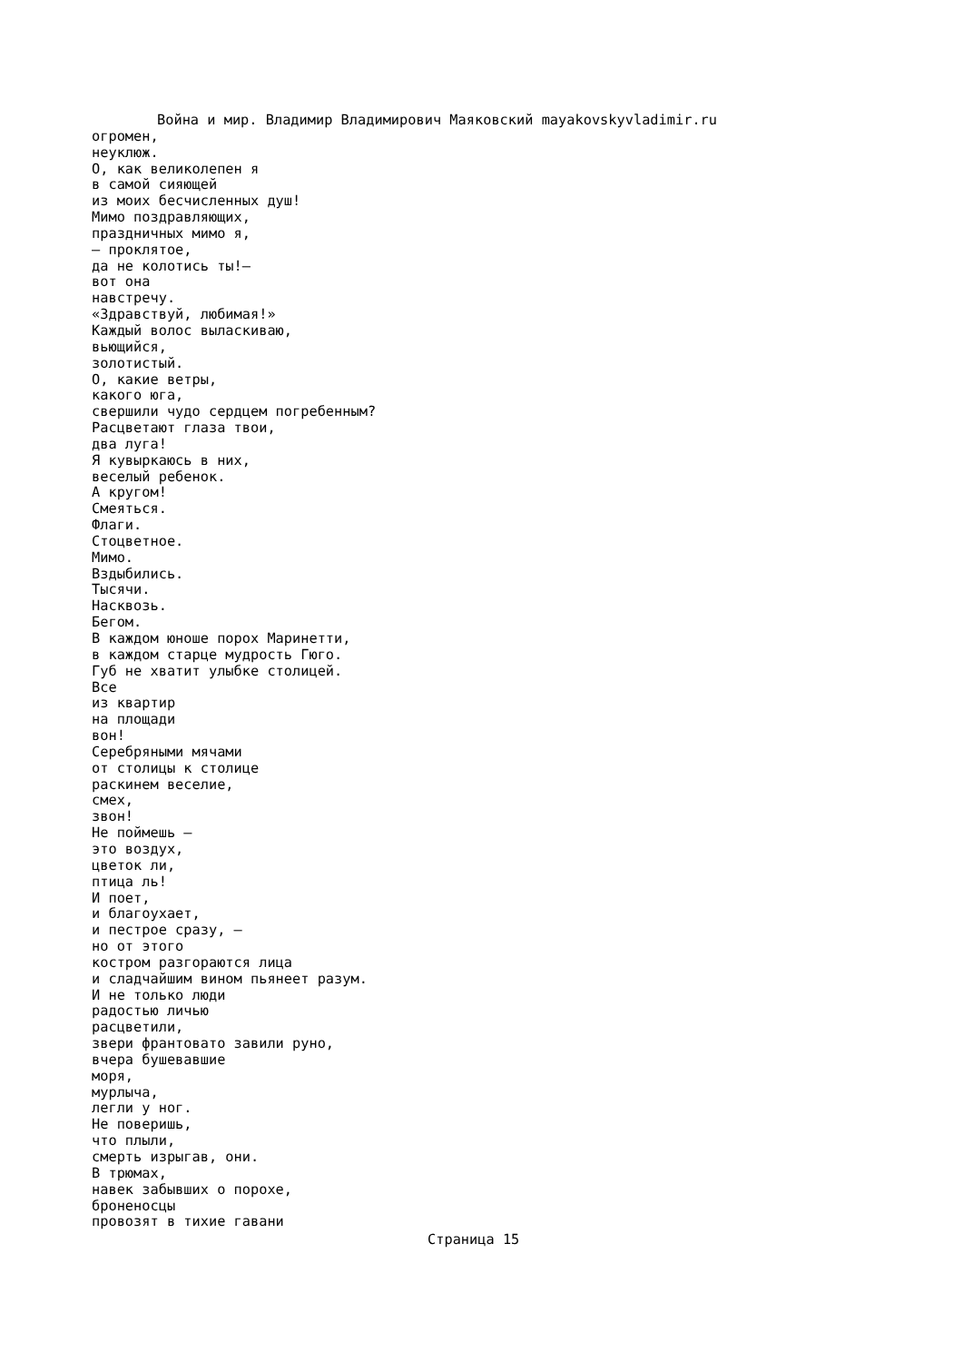Война и мир. Владимир Владимирович Маяковский mayakovskyvladimir.ru
огромен, неуклюж. О, как великолепен я в самой сияющей из моих бесчисленных душ! Мимо поздравляющих, праздничных мимо я, — проклятое, да не колотись ты!— вот она навстречу. «Здравствуй, любимая!» Каждый волос выласкиваю, вьющийся, золотистый. О, какие ветры, какого юга, свершили чудо сердцем погребенным? Расцветают глаза твои, два луга! Я кувыркаюсь в них, веселый ребенок. А кругом! Смеяться. Флаги. Стоцветное. Мимо. Вздыбились. Тысячи. Насквозь. Бегом. В каждом юноше порох Маринетти, в каждом старце мудрость Гюго. Губ не хватит улыбке столицей. Все из квартир на площади вон! Серебряными мячами от столицы к столице раскинем веселие, смех, звон! Не поймешь — это воздух, цветок ли, птица ль! И поет, и благоухает, и пестрое сразу, — но от этого костром разгораются лица и сладчайшим вином пьянеет разум. И не только люди радостью личью расцветили, звери франтовато завили руно, вчера бушевавшие моря, мурлыча, легли у ног. Не поверишь, что плыли, смерть изрыгав, они. В трюмах, навек забывших о порохе, броненосцы провозят в тихие гавани
Страница 15